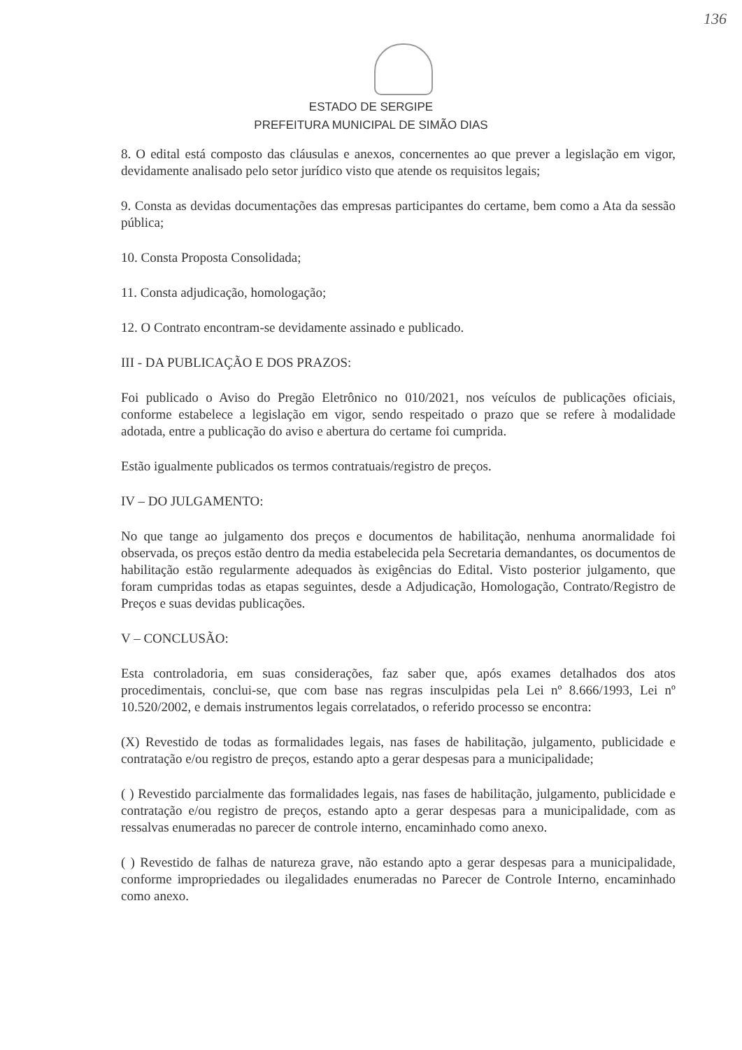136
ESTADO DE SERGIPE
PREFEITURA MUNICIPAL DE SIMÃO DIAS
8. O edital está composto das cláusulas e anexos, concernentes ao que prever a legislação em vigor, devidamente analisado pelo setor jurídico visto que atende os requisitos legais;
9. Consta as devidas documentações das empresas participantes do certame, bem como a Ata da sessão pública;
10. Consta Proposta Consolidada;
11. Consta adjudicação, homologação;
12. O Contrato encontram-se devidamente assinado e publicado.
III - DA PUBLICAÇÃO E DOS PRAZOS:
Foi publicado o Aviso do Pregão Eletrônico no 010/2021, nos veículos de publicações oficiais, conforme estabelece a legislação em vigor, sendo respeitado o prazo que se refere à modalidade adotada, entre a publicação do aviso e abertura do certame foi cumprida.
Estão igualmente publicados os termos contratuais/registro de preços.
IV – DO JULGAMENTO:
No que tange ao julgamento dos preços e documentos de habilitação, nenhuma anormalidade foi observada, os preços estão dentro da media estabelecida pela Secretaria demandantes, os documentos de habilitação estão regularmente adequados às exigências do Edital. Visto posterior julgamento, que foram cumpridas todas as etapas seguintes, desde a Adjudicação, Homologação, Contrato/Registro de Preços e suas devidas publicações.
V – CONCLUSÃO:
Esta controladoria, em suas considerações, faz saber que, após exames detalhados dos atos procedimentais, conclui-se, que com base nas regras insculpidas pela Lei nº 8.666/1993, Lei nº 10.520/2002, e demais instrumentos legais correlatados, o referido processo se encontra:
(X) Revestido de todas as formalidades legais, nas fases de habilitação, julgamento, publicidade e contratação e/ou registro de preços, estando apto a gerar despesas para a municipalidade;
( ) Revestido parcialmente das formalidades legais, nas fases de habilitação, julgamento, publicidade e contratação e/ou registro de preços, estando apto a gerar despesas para a municipalidade, com as ressalvas enumeradas no parecer de controle interno, encaminhado como anexo.
( ) Revestido de falhas de natureza grave, não estando apto a gerar despesas para a municipalidade, conforme impropriedades ou ilegalidades enumeradas no Parecer de Controle Interno, encaminhado como anexo.